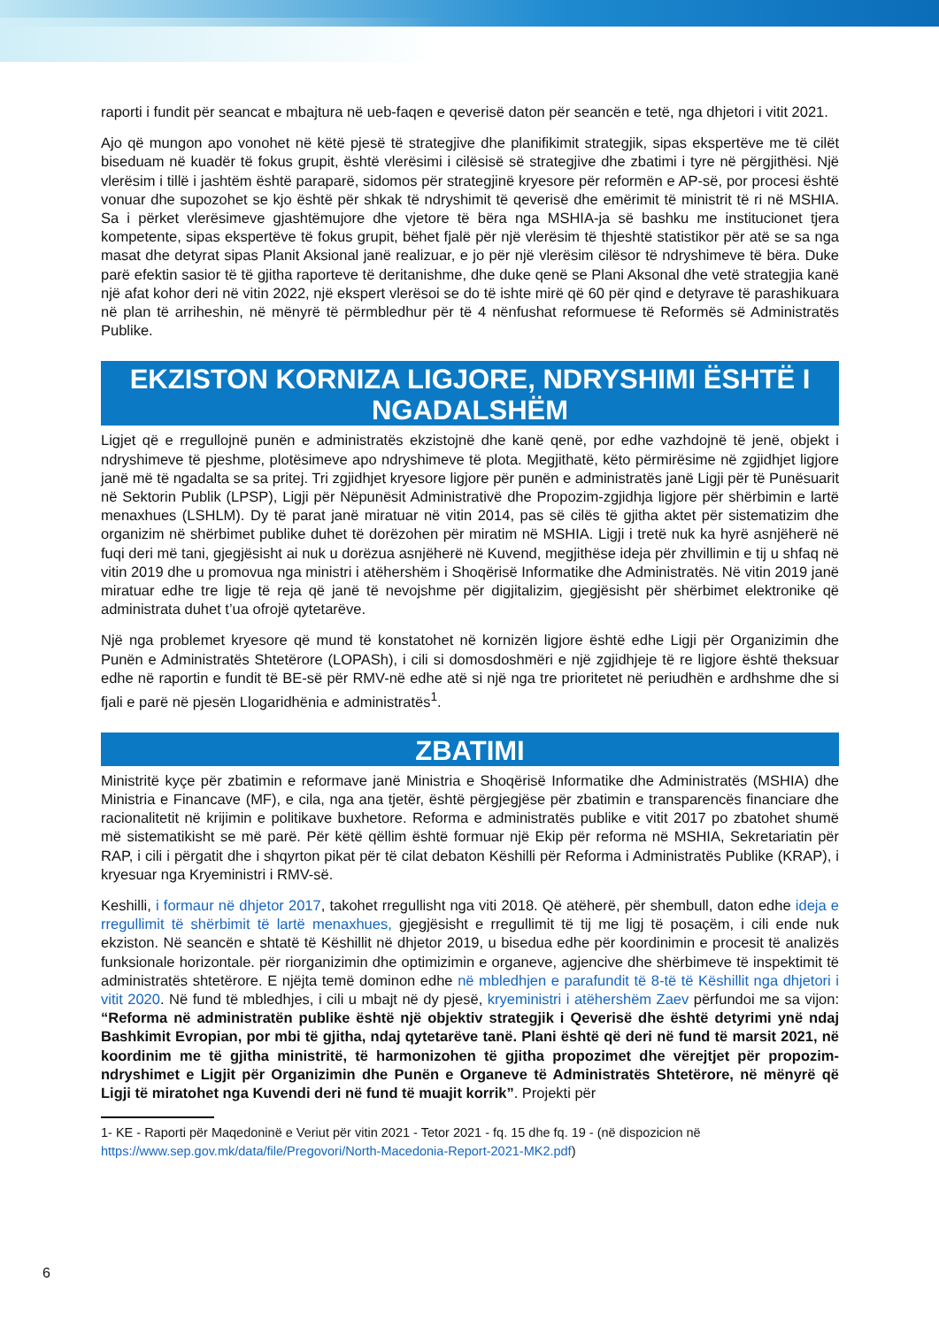raporti i fundit për seancat e mbajtura në ueb-faqen e qeverisë daton për seancën e tetë, nga dhjetori i vitit 2021.
Ajo që mungon apo vonohet në këtë pjesë të strategjive dhe planifikimit strategjik, sipas ekspertëve me të cilët biseduam në kuadër të fokus grupit, është vlerësimi i cilësisë së strategjive dhe zbatimi i tyre në përgjithësi. Një vlerësim i tillë i jashtëm është paraparë, sidomos për strategjinë kryesore për reformën e AP-së, por procesi është vonuar dhe supozohet se kjo është për shkak të ndryshimit të qeverisë dhe emërimit të ministrit të ri në MSHIA. Sa i përket vlerësimeve gjashtëmujore dhe vjetore të bëra nga MSHIA-ja së bashku me institucionet tjera kompetente, sipas ekspertëve të fokus grupit, bëhet fjalë për një vlerësim të thjeshtë statistikor për atë se sa nga masat dhe detyrat sipas Planit Aksional janë realizuar, e jo për një vlerësim cilësor të ndryshimeve të bëra. Duke parë efektin sasior të të gjitha raporteve të deritanishme, dhe duke qenë se Plani Aksonal dhe vetë strategjia kanë një afat kohor deri në vitin 2022, një ekspert vlerësoi se do të ishte mirë që 60 për qind e detyrave të parashikuara në plan të arriheshin, në mënyrë të përmbledhur për të 4 nënfushat reformuese të Reformës së Administratës Publike.
EKZISTON KORNIZA LIGJORE, NDRYSHIMI ËSHTË I NGADALSHËM
Ligjet që e rregullojnë punën e administratës ekzistojnë dhe kanë qenë, por edhe vazhdojnë të jenë, objekt i ndryshimeve të pjeshme, plotësimeve apo ndryshimeve të plota. Megjithatë, këto përmirësime në zgjidhjet ligjore janë më të ngadalta se sa pritej. Tri zgjidhjet kryesore ligjore për punën e administratës janë Ligji për të Punësuarit në Sektorin Publik (LPSP), Ligji për Nëpunësit Administrativë dhe Propozim-zgjidhja ligjore për shërbimin e lartë menaxhues (LSHLM). Dy të parat janë miratuar në vitin 2014, pas së cilës të gjitha aktet për sistematizim dhe organizim në shërbimet publike duhet të dorëzohen për miratim në MSHIA. Ligji i tretë nuk ka hyrë asnjëherë në fuqi deri më tani, gjegjësisht ai nuk u dorëzua asnjëherë në Kuvend, megjithëse ideja për zhvillimin e tij u shfaq në vitin 2019 dhe u promovua nga ministri i atëhershëm i Shoqërisë Informatike dhe Administratës. Në vitin 2019 janë miratuar edhe tre ligje të reja që janë të nevojshme për digjitalizim, gjegjësisht për shërbimet elektronike që administrata duhet t’ua ofrojë qytetarëve.
Një nga problemet kryesore që mund të konstatohet në kornizën ligjore është edhe Ligji për Organizimin dhe Punën e Administratës Shtetërore (LOPASh), i cili si domosdoshmëri e një zgjidhjeje të re ligjore është theksuar edhe në raportin e fundit të BE-së për RMV-në edhe atë si një nga tre prioritetet në periudhën e ardhshme dhe si fjali e parë në pjesën Llogaridhënia e administratës<sup>1</sup>.
ZBATIMI
Ministritë kyçe për zbatimin e reformave janë Ministria e Shoqërisë Informatike dhe Administratës (MSHIA) dhe Ministria e Financave (MF), e cila, nga ana tjetër, është përgjegjëse për zbatimin e transparencës financiare dhe racionalitetit në krijimin e politikave buxhetore. Reforma e administratës publike e vitit 2017 po zbatohet shumë më sistematikisht se më parë. Për këtë qëllim është formuar një Ekip për reforma në MSHIA, Sekretariatin për RAP, i cili i përgatit dhe i shqyrton pikat për të cilat debaton Këshilli për Reforma i Administratës Publike (KRAP), i kryesuar nga Kryeministri i RMV-së.
Keshilli, i formaur në dhjetor 2017, takohet rregullisht nga viti 2018. Që atëherë, për shembull, daton edhe ideja e rregullimit të shërbimit të lartë menaxhues, gjegjësisht e rregullimit të tij me ligj të posaçëm, i cili ende nuk ekziston. Në seancën e shtatë të Këshillit në dhjetor 2019, u bisedua edhe për koordinimin e procesit të analizës funksionale horizontale. për riorganizimin dhe optimizimin e organeve, agjencive dhe shërbimeve të inspektimit të administratës shtetërore. E njëjta temë dominon edhe në mbledhjen e parafundit të 8-të të Këshillit nga dhjetori i vitit 2020. Në fund të mbledhjes, i cili u mbajt në dy pjesë, kryeministri i atëhershëm Zaev përfundoi me sa vijon: “Reforma në administratën publike është një objektiv strategjik i Qeverisë dhe është detyrimi ynë ndaj Bashkimit Evropian, por mbi të gjitha, ndaj qytetarëve tanë. Plani është që deri në fund të marsit 2021, në koordinim me të gjitha ministritë, të harmonizohen të gjitha propozimet dhe vërejtjet për propozim-ndryshimet e Ligjit për Organizimin dhe Punën e Organeve të Administratës Shtetërore, në mënyrë që Ligji të miratohet nga Kuvendi deri në fund të muajit korrik”. Projekti për
1- KE - Raporti për Maqedoninë e Veriut për vitin 2021 - Tetor 2021 - fq. 15 dhe fq. 19 - (në dispozicion në https://www.sep.gov.mk/data/file/Pregovori/North-Macedonia-Report-2021-MK2.pdf)
6